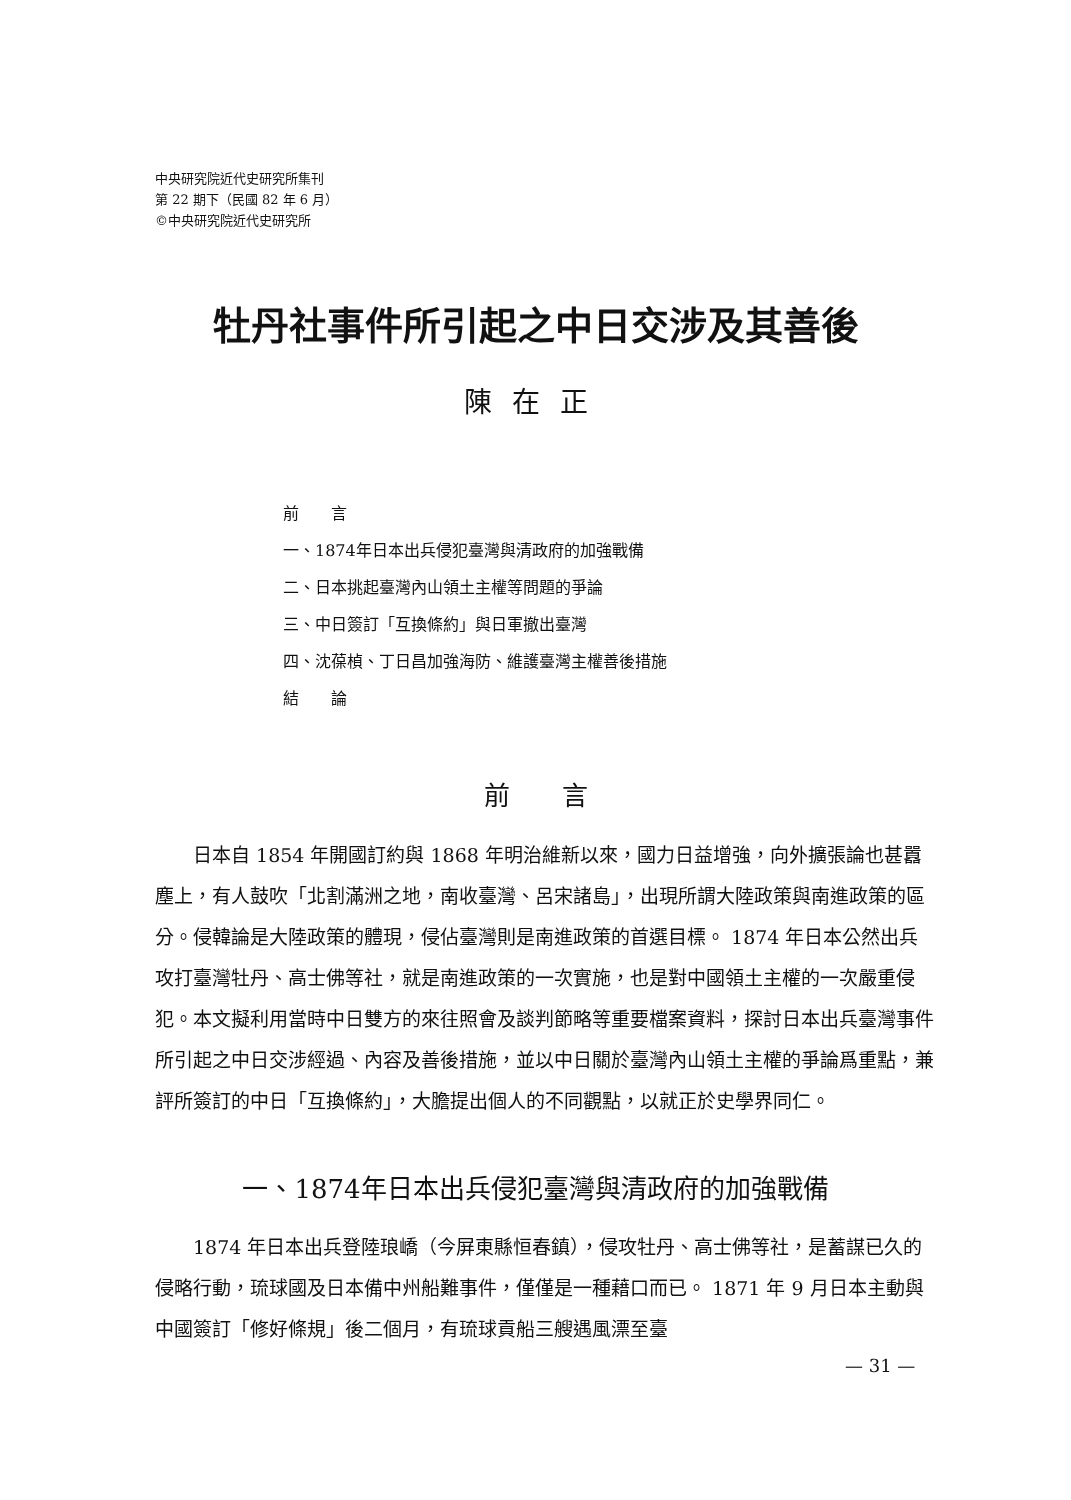中央研究院近代史研究所集刊
第 22 期下（民國 82 年 6 月）
©中央研究院近代史研究所
牡丹社事件所引起之中日交涉及其善後
陳在正
前　　言
一、1874年日本出兵侵犯臺灣與清政府的加強戰備
二、日本挑起臺灣內山領土主權等問題的爭論
三、中日簽訂「互換條約」與日軍撤出臺灣
四、沈葆楨、丁日昌加強海防、維護臺灣主權善後措施
結　　論
前　　言
日本自 1854 年開國訂約與 1868 年明治維新以來，國力日益增強，向外擴張論也甚囂塵上，有人鼓吹「北割滿洲之地，南收臺灣、呂宋諸島」，出現所謂大陸政策與南進政策的區分。侵韓論是大陸政策的體現，侵佔臺灣則是南進政策的首選目標。 1874 年日本公然出兵攻打臺灣牡丹、高士佛等社，就是南進政策的一次實施，也是對中國領土主權的一次嚴重侵犯。本文擬利用當時中日雙方的來往照會及談判節略等重要檔案資料，探討日本出兵臺灣事件所引起之中日交涉經過、內容及善後措施，並以中日關於臺灣內山領土主權的爭論爲重點，兼評所簽訂的中日「互換條約」，大膽提出個人的不同觀點，以就正於史學界同仁。
一、1874年日本出兵侵犯臺灣與清政府的加強戰備
1874 年日本出兵登陸琅嶠（今屏東縣恒春鎮），侵攻牡丹、高士佛等社，是蓄謀已久的侵略行動，琉球國及日本備中州船難事件，僅僅是一種藉口而已。 1871 年 9 月日本主動與中國簽訂「修好條規」後二個月，有琉球貢船三艘遇風漂至臺
— 31 —